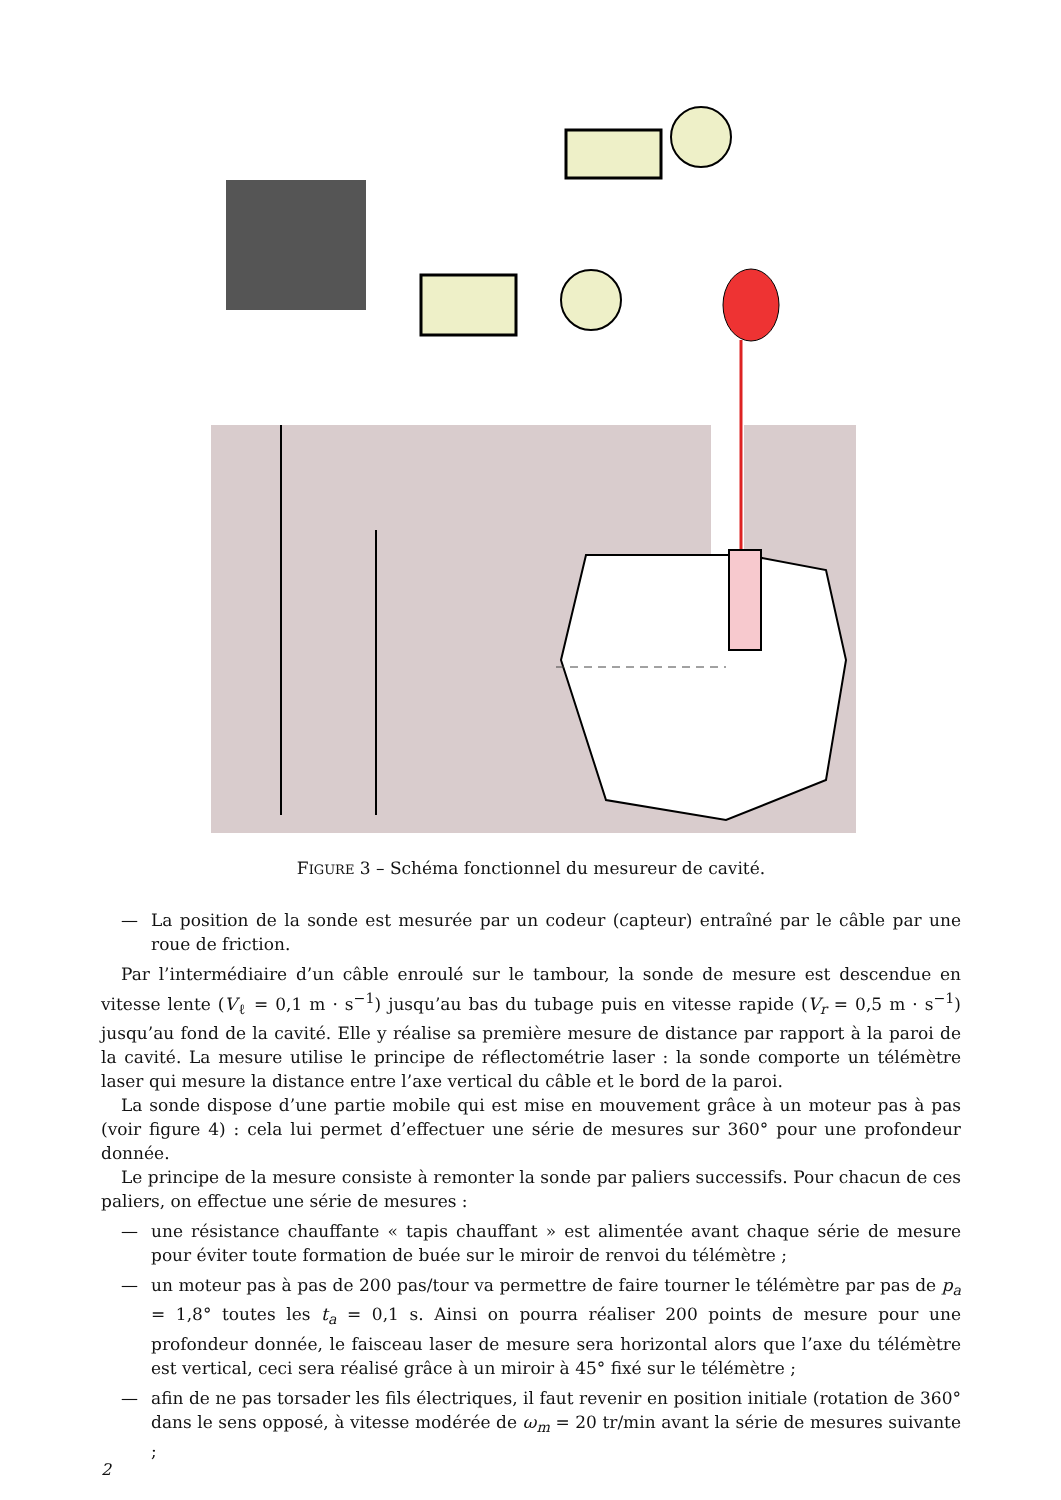FIGURE 3 – Schéma fonctionnel du mesureur de cavité.
Micro-ordinateur portable Alimentation 220 V Groupe électrogène Profondeur Treuil Commande profondeur Moteur Commande et mesure distance Capteur Moteur Boussole Distance mètre laser Rayon laser Miroir Profondeur max H<sub>pmax</sub> = 200 m Hauteur max de la cavité H<sub>cmax</sub> = 100 m
— La position de la sonde est mesurée par un codeur (capteur) entraîné par le câble par une roue de friction.
Par l’intermédiaire d’un câble enroulé sur le tambour, la sonde de mesure est descendue en vitesse lente (V<sub>ℓ</sub> = 0,1 m · s<sup>−1</sup>) jusqu’au bas du tubage puis en vitesse rapide (V<sub>r</sub> = 0,5 m · s<sup>−1</sup>) jusqu’au fond de la cavité. Elle y réalise sa première mesure de distance par rapport à la paroi de la cavité. La mesure utilise le principe de réflectométrie laser : la sonde comporte un télémètre laser qui mesure la distance entre l’axe vertical du câble et le bord de la paroi.
La sonde dispose d’une partie mobile qui est mise en mouvement grâce à un moteur pas à pas (voir figure 4) : cela lui permet d’effectuer une série de mesures sur 360° pour une profondeur donnée.
Le principe de la mesure consiste à remonter la sonde par paliers successifs. Pour chacun de ces paliers, on effectue une série de mesures :
— une résistance chauffante « tapis chauffant » est alimentée avant chaque série de mesure pour éviter toute formation de buée sur le miroir de renvoi du télémètre ;
— un moteur pas à pas de 200 pas/tour va permettre de faire tourner le télémètre par pas de p<sub>a</sub> = 1,8° toutes les t<sub>a</sub> = 0,1 s. Ainsi on pourra réaliser 200 points de mesure pour une profondeur donnée, le faisceau laser de mesure sera horizontal alors que l’axe du télémètre est vertical, ceci sera réalisé grâce à un miroir à 45° fixé sur le télémètre ;
— afin de ne pas torsader les fils électriques, il faut revenir en position initiale (rotation de 360° dans le sens opposé, à vitesse modérée de ω<sub>m</sub> = 20 tr/min avant la série de mesures suivante ;
2